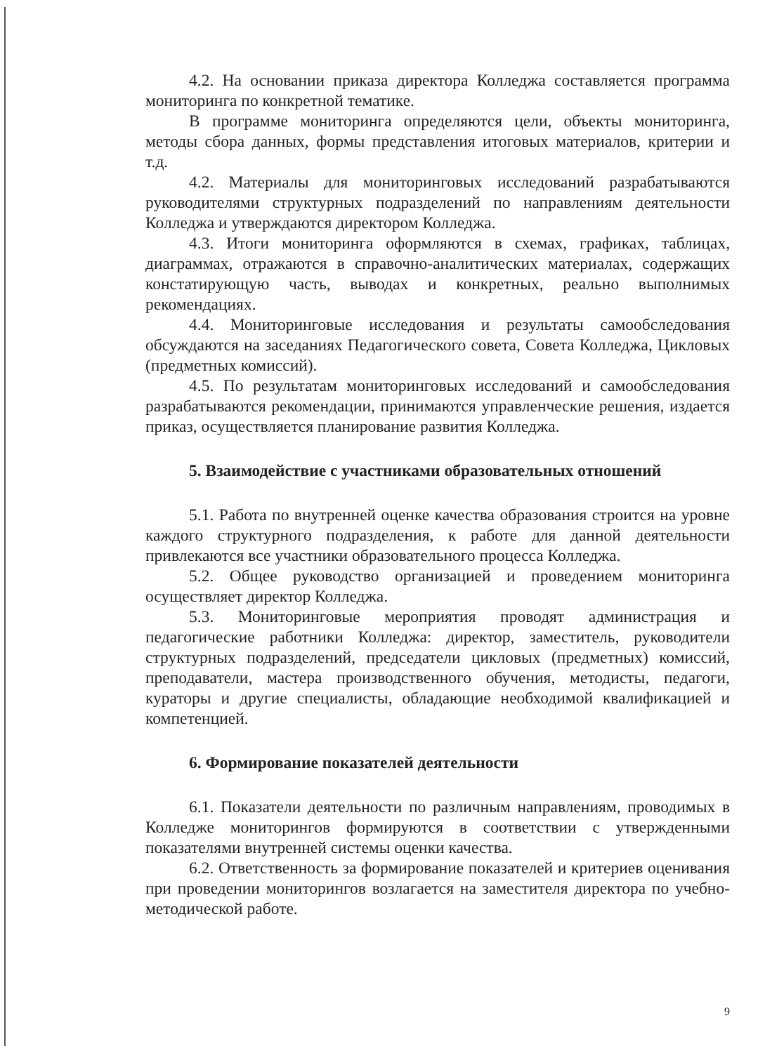4.2. На основании приказа директора Колледжа составляется программа мониторинга по конкретной тематике.
В программе мониторинга определяются цели, объекты мониторинга, методы сбора данных, формы представления итоговых материалов, критерии и т.д.
4.2. Материалы для мониторинговых исследований разрабатываются руководителями структурных подразделений по направлениям деятельности Колледжа и утверждаются директором Колледжа.
4.3. Итоги мониторинга оформляются в схемах, графиках, таблицах, диаграммах, отражаются в справочно-аналитических материалах, содержащих констатирующую часть, выводах и конкретных, реально выполнимых рекомендациях.
4.4. Мониторинговые исследования и результаты самообследования обсуждаются на заседаниях Педагогического совета, Совета Колледжа, Цикловых (предметных комиссий).
4.5. По результатам мониторинговых исследований и самообследования разрабатываются рекомендации, принимаются управленческие решения, издается приказ, осуществляется планирование развития Колледжа.
5. Взаимодействие с участниками образовательных отношений
5.1. Работа по внутренней оценке качества образования строится на уровне каждого структурного подразделения, к работе для данной деятельности привлекаются все участники образовательного процесса Колледжа.
5.2. Общее руководство организацией и проведением мониторинга осуществляет директор Колледжа.
5.3. Мониторинговые мероприятия проводят администрация и педагогические работники Колледжа: директор, заместитель, руководители структурных подразделений, председатели цикловых (предметных) комиссий, преподаватели, мастера производственного обучения, методисты, педагоги, кураторы и другие специалисты, обладающие необходимой квалификацией и компетенцией.
6. Формирование показателей деятельности
6.1. Показатели деятельности по различным направлениям, проводимых в Колледже мониторингов формируются в соответствии с утвержденными показателями внутренней системы оценки качества.
6.2. Ответственность за формирование показателей и критериев оценивания при проведении мониторингов возлагается на заместителя директора по учебно-методической работе.
9